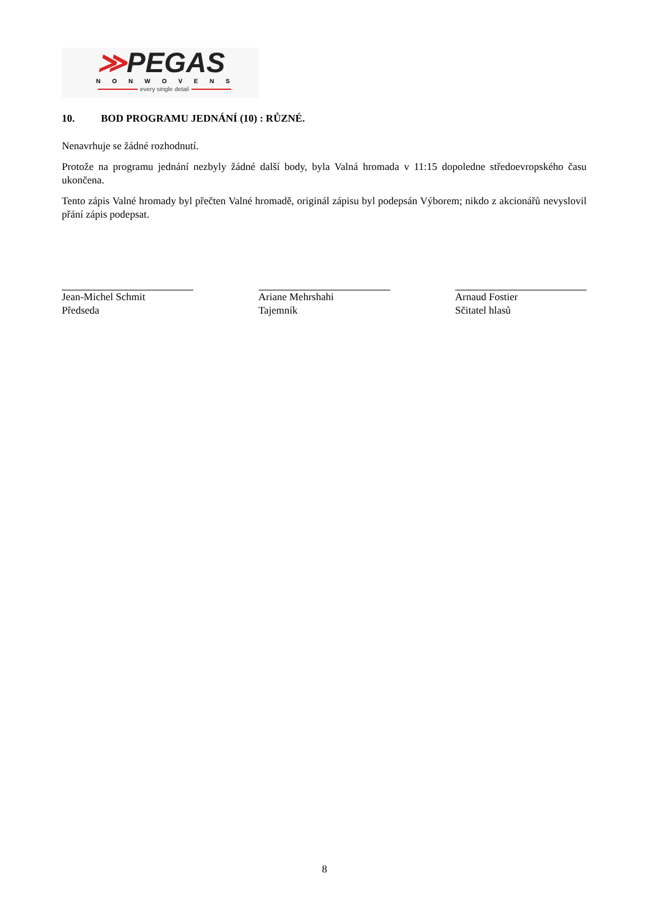≫PEGAS
NONWOVENS
every single detail
10. BOD PROGRAMU JEDNÁNÍ (10) : RŮZNÉ.
Nenavrhuje se žádné rozhodnutí.
Protože na programu jednání nezbyly žádné další body, byla Valná hromada v 11:15 dopoledne středoevropského času ukončena.
Tento zápis Valné hromady byl přečten Valné hromadě, originál zápisu byl podepsán Výborem; nikdo z akcionářů nevyslovil přání zápis podepsat.
Jean-Michel Schmit
Předseda
Ariane Mehrshahi
Tajemník
Arnaud Fostier
Sčitatel hlasů
8